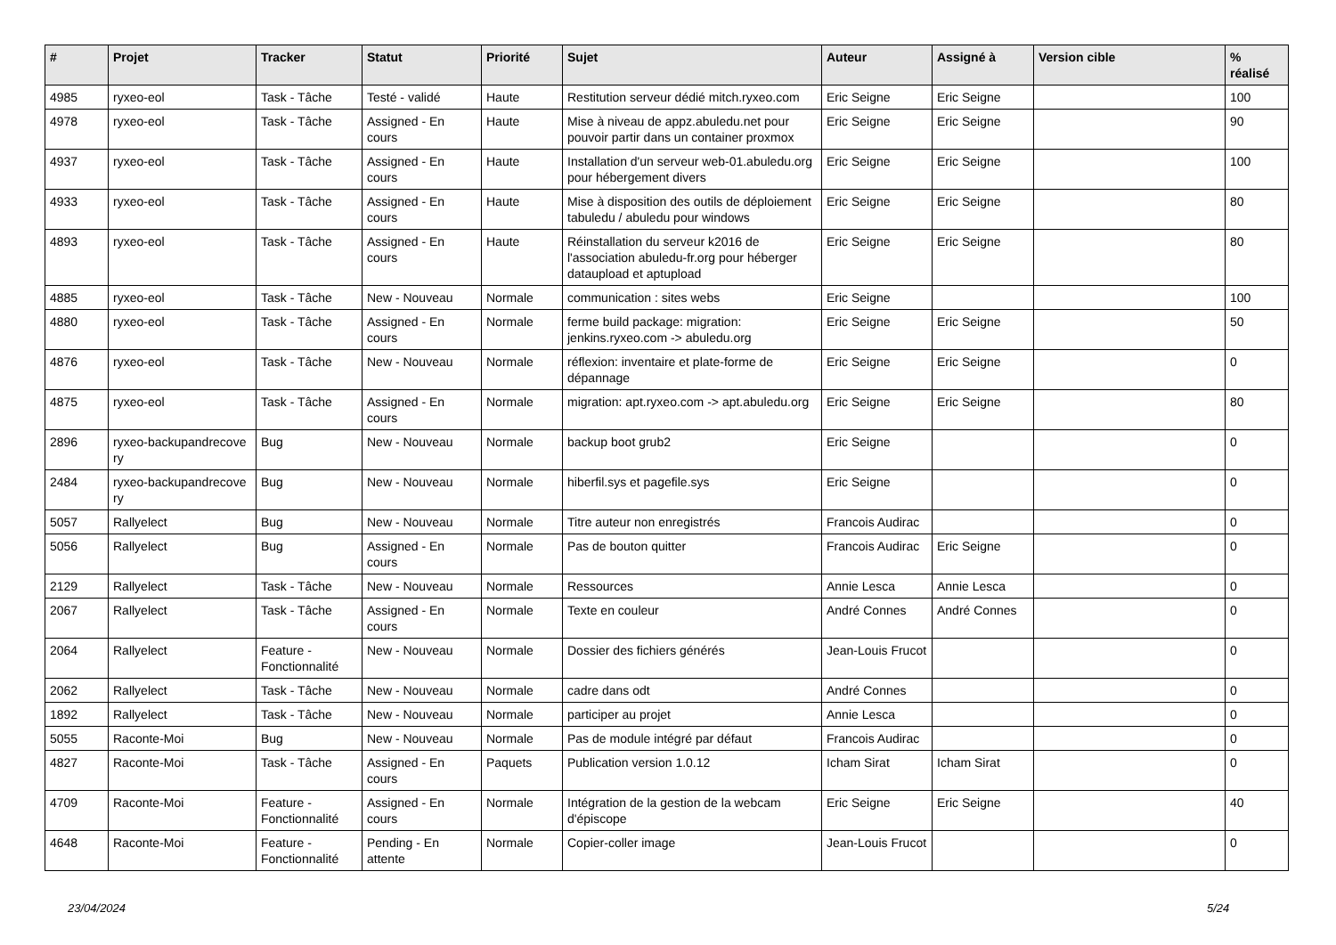| # | Projet | Tracker | Statut | Priorité | Sujet | Auteur | Assigné à | Version cible | % réalisé |
| --- | --- | --- | --- | --- | --- | --- | --- | --- | --- |
| 4985 | ryxeo-eol | Task - Tâche | Testé - validé | Haute | Restitution serveur dédié mitch.ryxeo.com | Eric Seigne | Eric Seigne | | 100 |
| 4978 | ryxeo-eol | Task - Tâche | Assigned - En cours | Haute | Mise à niveau de appz.abuledu.net pour pouvoir partir dans un container proxmox | Eric Seigne | Eric Seigne | | 90 |
| 4937 | ryxeo-eol | Task - Tâche | Assigned - En cours | Haute | Installation d'un serveur web-01.abuledu.org pour hébergement divers | Eric Seigne | Eric Seigne | | 100 |
| 4933 | ryxeo-eol | Task - Tâche | Assigned - En cours | Haute | Mise à disposition des outils de déploiement tabuledu / abuledu pour windows | Eric Seigne | Eric Seigne | | 80 |
| 4893 | ryxeo-eol | Task - Tâche | Assigned - En cours | Haute | Réinstallation du serveur k2016 de l'association abuledu-fr.org pour héberger dataupload et aptupload | Eric Seigne | Eric Seigne | | 80 |
| 4885 | ryxeo-eol | Task - Tâche | New - Nouveau | Normale | communication : sites webs | Eric Seigne | | | 100 |
| 4880 | ryxeo-eol | Task - Tâche | Assigned - En cours | Normale | ferme build package: migration: jenkins.ryxeo.com -> abuledu.org | Eric Seigne | Eric Seigne | | 50 |
| 4876 | ryxeo-eol | Task - Tâche | New - Nouveau | Normale | réflexion: inventaire et plate-forme de dépannage | Eric Seigne | Eric Seigne | | 0 |
| 4875 | ryxeo-eol | Task - Tâche | Assigned - En cours | Normale | migration: apt.ryxeo.com -> apt.abuledu.org | Eric Seigne | Eric Seigne | | 80 |
| 2896 | ryxeo-backupandrecove ry | Bug | New - Nouveau | Normale | backup boot grub2 | Eric Seigne | | | 0 |
| 2484 | ryxeo-backupandrecove ry | Bug | New - Nouveau | Normale | hiberfil.sys et pagefile.sys | Eric Seigne | | | 0 |
| 5057 | Rallyelect | Bug | New - Nouveau | Normale | Titre auteur non enregistrés | Francois Audirac | | | 0 |
| 5056 | Rallyelect | Bug | Assigned - En cours | Normale | Pas de bouton quitter | Francois Audirac | Eric Seigne | | 0 |
| 2129 | Rallyelect | Task - Tâche | New - Nouveau | Normale | Ressources | Annie Lesca | Annie Lesca | | 0 |
| 2067 | Rallyelect | Task - Tâche | Assigned - En cours | Normale | Texte en couleur | André Connes | André Connes | | 0 |
| 2064 | Rallyelect | Feature - Fonctionnalité | New - Nouveau | Normale | Dossier des fichiers générés | Jean-Louis Frucot | | | 0 |
| 2062 | Rallyelect | Task - Tâche | New - Nouveau | Normale | cadre dans odt | André Connes | | | 0 |
| 1892 | Rallyelect | Task - Tâche | New - Nouveau | Normale | participer au projet | Annie Lesca | | | 0 |
| 5055 | Raconte-Moi | Bug | New - Nouveau | Normale | Pas de module intégré par défaut | Francois Audirac | | | 0 |
| 4827 | Raconte-Moi | Task - Tâche | Assigned - En cours | Paquets | Publication version 1.0.12 | Icham Sirat | Icham Sirat | | 0 |
| 4709 | Raconte-Moi | Feature - Fonctionnalité | Assigned - En cours | Normale | Intégration de la gestion de la webcam d'épiscope | Eric Seigne | Eric Seigne | | 40 |
| 4648 | Raconte-Moi | Feature - Fonctionnalité | Pending - En attente | Normale | Copier-coller image | Jean-Louis Frucot | | | 0 |
23/04/2024 5/24